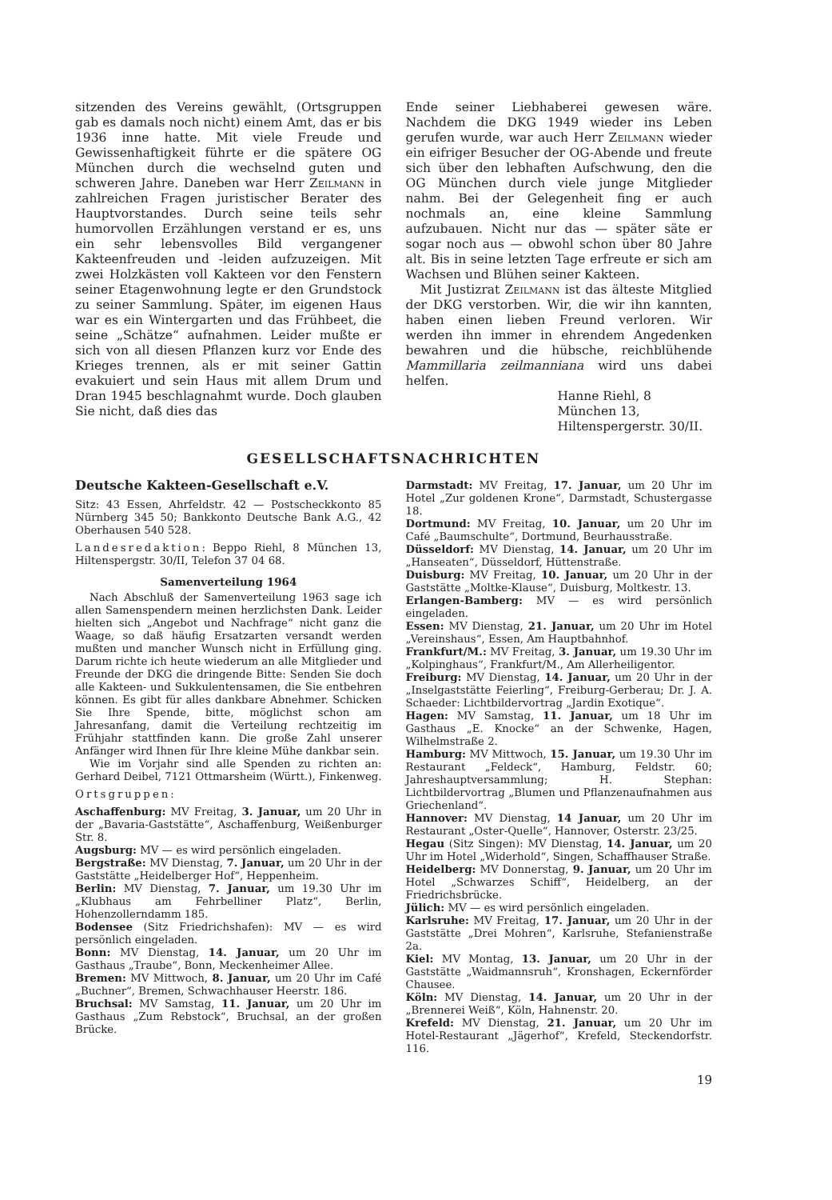sitzenden des Vereins gewählt, (Ortsgruppen gab es damals noch nicht) einem Amt, das er bis 1936 inne hatte. Mit viele Freude und Gewissenhaftigkeit führte er die spätere OG München durch die wechselnd guten und schweren Jahre. Daneben war Herr Zeilmann in zahlreichen Fragen juristischer Berater des Hauptvorstandes. Durch seine teils sehr humorvollen Erzählungen verstand er es, uns ein sehr lebensvolles Bild vergangener Kakteenfreuden und -leiden aufzuzeigen. Mit zwei Holzkästen voll Kakteen vor den Fenstern seiner Etagenwohnung legte er den Grundstock zu seiner Sammlung. Später, im eigenen Haus war es ein Wintergarten und das Frühbeet, die seine „Schätze“ aufnahmen. Leider mußte er sich von all diesen Pflanzen kurz vor Ende des Krieges trennen, als er mit seiner Gattin evakuiert und sein Haus mit allem Drum und Dran 1945 beschlagnahmt wurde. Doch glauben Sie nicht, daß dies das
Ende seiner Liebhaberei gewesen wäre. Nachdem die DKG 1949 wieder ins Leben gerufen wurde, war auch Herr Zeilmann wieder ein eifriger Besucher der OG-Abende und freute sich über den lebhaften Aufschwung, den die OG München durch viele junge Mitglieder nahm. Bei der Gelegenheit fing er auch nochmals an, eine kleine Sammlung aufzubauen. Nicht nur das — später säte er sogar noch aus — obwohl schon über 80 Jahre alt. Bis in seine letzten Tage erfreute er sich am Wachsen und Blühen seiner Kakteen.
Mit Justizrat Zeilmann ist das älteste Mitglied der DKG verstorben. Wir, die wir ihn kannten, haben einen lieben Freund verloren. Wir werden ihn immer in ehrendem Angedenken bewahren und die hübsche, reichblühende Mammillaria zeilmanniana wird uns dabei helfen.
Hanne Riehl, 8 München 13,
Hiltenspergerstr. 30/II.
GESELLSCHAFTSNACHRICHTEN
Deutsche Kakteen-Gesellschaft e.V.
Sitz: 43 Essen, Ahrfeldstr. 42 — Postscheckkonto 85 Nürnberg 345 50; Bankkonto Deutsche Bank A.G., 42 Oberhausen 540 528.
Landesredaktion: Beppo Riehl, 8 München 13, Hiltenspergstr. 30/II, Telefon 37 04 68.
Samenverteilung 1964
Nach Abschluß der Samenverteilung 1963 sage ich allen Samenspendern meinen herzlichsten Dank. Leider hielten sich „Angebot und Nachfrage“ nicht ganz die Waage, so daß häufig Ersatzarten versandt werden mußten und mancher Wunsch nicht in Erfüllung ging. Darum richte ich heute wiederum an alle Mitglieder und Freunde der DKG die dringende Bitte: Senden Sie doch alle Kakteen- und Sukkulentensamen, die Sie entbehren können. Es gibt für alles dankbare Abnehmer. Schicken Sie Ihre Spende, bitte, möglichst schon am Jahresanfang, damit die Verteilung rechtzeitig im Frühjahr stattfinden kann. Die große Zahl unserer Anfänger wird Ihnen für Ihre kleine Mühe dankbar sein.
Wie im Vorjahr sind alle Spenden zu richten an: Gerhard Deibel, 7121 Ottmarsheim (Württ.), Finkenweg.
Ortsgruppen:
Aschaffenburg: MV Freitag, 3. Januar, um 20 Uhr in der „Bavaria-Gaststätte“, Aschaffenburg, Weißenburger Str. 8.
Augsburg: MV — es wird persönlich eingeladen.
Bergstraße: MV Dienstag, 7. Januar, um 20 Uhr in der Gaststätte „Heidelberger Hof“, Heppenheim.
Berlin: MV Dienstag, 7. Januar, um 19.30 Uhr im „Klubhaus am Fehrbelliner Platz“, Berlin, Hohenzollerndamm 185.
Bodensee (Sitz Friedrichshafen): MV — es wird persönlich eingeladen.
Bonn: MV Dienstag, 14. Januar, um 20 Uhr im Gasthaus „Traube“, Bonn, Meckenheimer Allee.
Bremen: MV Mittwoch, 8. Januar, um 20 Uhr im Café „Buchner“, Bremen, Schwachhauser Heerstr. 186.
Bruchsal: MV Samstag, 11. Januar, um 20 Uhr im Gasthaus „Zum Rebstock“, Bruchsal, an der großen Brücke.
Darmstadt: MV Freitag, 17. Januar, um 20 Uhr im Hotel „Zur goldenen Krone“, Darmstadt, Schustergasse 18.
Dortmund: MV Freitag, 10. Januar, um 20 Uhr im Café „Baumschulte“, Dortmund, Beurhausstraße.
Düsseldorf: MV Dienstag, 14. Januar, um 20 Uhr im „Hanseaten“, Düsseldorf, Hüttenstraße.
Duisburg: MV Freitag, 10. Januar, um 20 Uhr in der Gaststätte „Moltke-Klause“, Duisburg, Moltkestr. 13.
Erlangen-Bamberg: MV — es wird persönlich eingeladen.
Essen: MV Dienstag, 21. Januar, um 20 Uhr im Hotel „Vereinshaus“, Essen, Am Hauptbahnhof.
Frankfurt/M.: MV Freitag, 3. Januar, um 19.30 Uhr im „Kolpinghaus“, Frankfurt/M., Am Allerheiligentor.
Freiburg: MV Dienstag, 14. Januar, um 20 Uhr in der „Inselgaststätte Feierling“, Freiburg-Gerberau; Dr. J. A. Schaeder: Lichtbildervortrag „Jardin Exotique“.
Hagen: MV Samstag, 11. Januar, um 18 Uhr im Gasthaus „E. Knocke“ an der Schwenke, Hagen, Wilhelmstraße 2.
Hamburg: MV Mittwoch, 15. Januar, um 19.30 Uhr im Restaurant „Feldeck“, Hamburg, Feldstr. 60; Jahreshauptversammlung; H. Stephan: Lichtbildervortrag „Blumen und Pflanzenaufnahmen aus Griechenland“.
Hannover: MV Dienstag, 14 Januar, um 20 Uhr im Restaurant „Oster-Quelle“, Hannover, Osterstr. 23/25.
Hegau (Sitz Singen): MV Dienstag, 14. Januar, um 20 Uhr im Hotel „Widerhold“, Singen, Schaffhauser Straße.
Heidelberg: MV Donnerstag, 9. Januar, um 20 Uhr im Hotel „Schwarzes Schiff“, Heidelberg, an der Friedrichsbrücke.
Jülich: MV — es wird persönlich eingeladen.
Karlsruhe: MV Freitag, 17. Januar, um 20 Uhr in der Gaststätte „Drei Mohren“, Karlsruhe, Stefanienstraße 2a.
Kiel: MV Montag, 13. Januar, um 20 Uhr in der Gaststätte „Waidmannsruh“, Kronshagen, Eckernförder Chausee.
Köln: MV Dienstag, 14. Januar, um 20 Uhr in der „Brennerei Weiß“, Köln, Hahnenstr. 20.
Krefeld: MV Dienstag, 21. Januar, um 20 Uhr im Hotel-Restaurant „Jägerhof“, Krefeld, Steckendorfstr. 116.
19